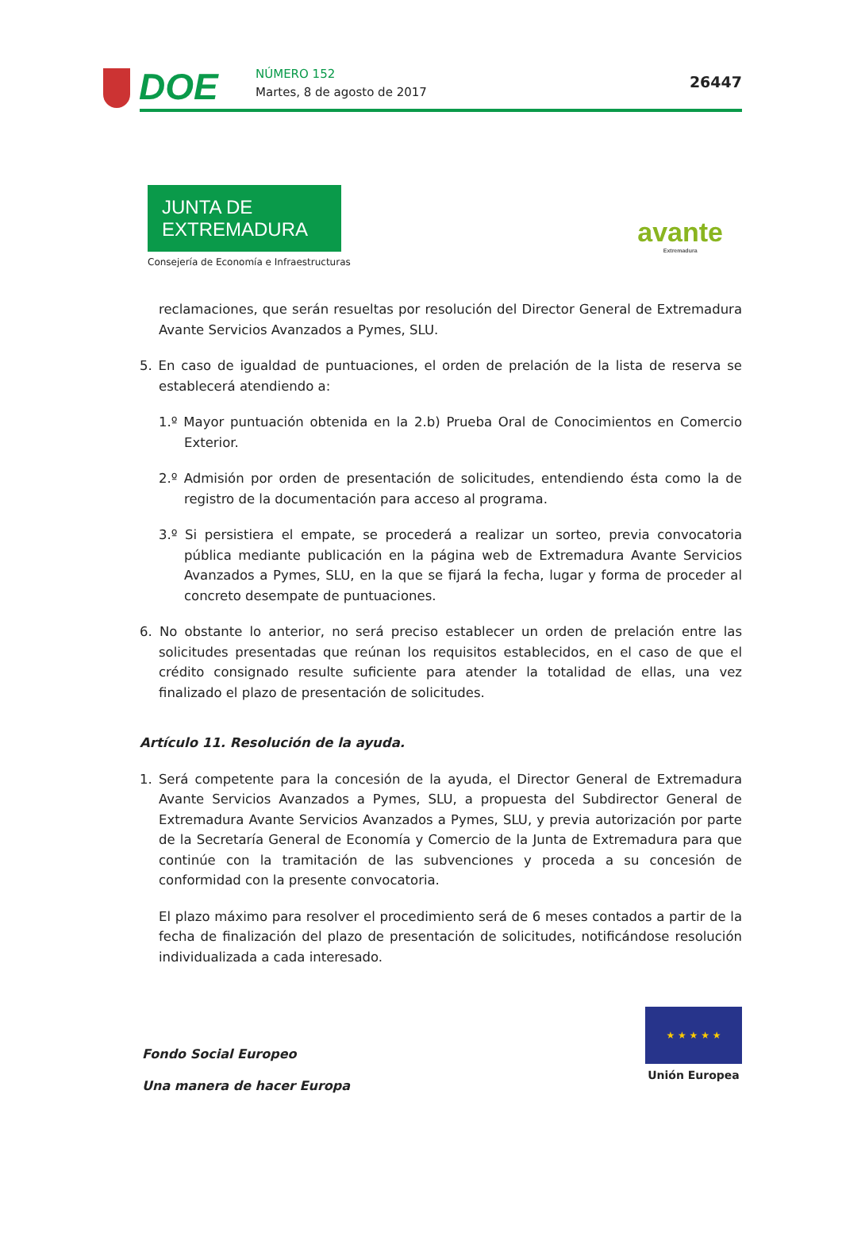DOE NÚMERO 152
Martes, 8 de agosto de 2017
26447
JUNTA DE EXTREMADURA
Consejería de Economía e Infraestructuras
avante
Extremadura
reclamaciones, que serán resueltas por resolución del Director General de Extremadura Avante Servicios Avanzados a Pymes, SLU.
5. En caso de igualdad de puntuaciones, el orden de prelación de la lista de reserva se establecerá atendiendo a:
1.º Mayor puntuación obtenida en la 2.b) Prueba Oral de Conocimientos en Comercio Exterior.
2.º Admisión por orden de presentación de solicitudes, entendiendo ésta como la de registro de la documentación para acceso al programa.
3.º Si persistiera el empate, se procederá a realizar un sorteo, previa convocatoria pública mediante publicación en la página web de Extremadura Avante Servicios Avanzados a Pymes, SLU, en la que se fijará la fecha, lugar y forma de proceder al concreto desempate de puntuaciones.
6. No obstante lo anterior, no será preciso establecer un orden de prelación entre las solicitudes presentadas que reúnan los requisitos establecidos, en el caso de que el crédito consignado resulte suficiente para atender la totalidad de ellas, una vez finalizado el plazo de presentación de solicitudes.
Artículo 11. Resolución de la ayuda.
1. Será competente para la concesión de la ayuda, el Director General de Extremadura Avante Servicios Avanzados a Pymes, SLU, a propuesta del Subdirector General de Extremadura Avante Servicios Avanzados a Pymes, SLU, y previa autorización por parte de la Secretaría General de Economía y Comercio de la Junta de Extremadura para que continúe con la tramitación de las subvenciones y proceda a su concesión de conformidad con la presente convocatoria.
El plazo máximo para resolver el procedimiento será de 6 meses contados a partir de la fecha de finalización del plazo de presentación de solicitudes, notificándose resolución individualizada a cada interesado.
Fondo Social Europeo
Una manera de hacer Europa
★ ★ ★ ★ ★
Unión Europea